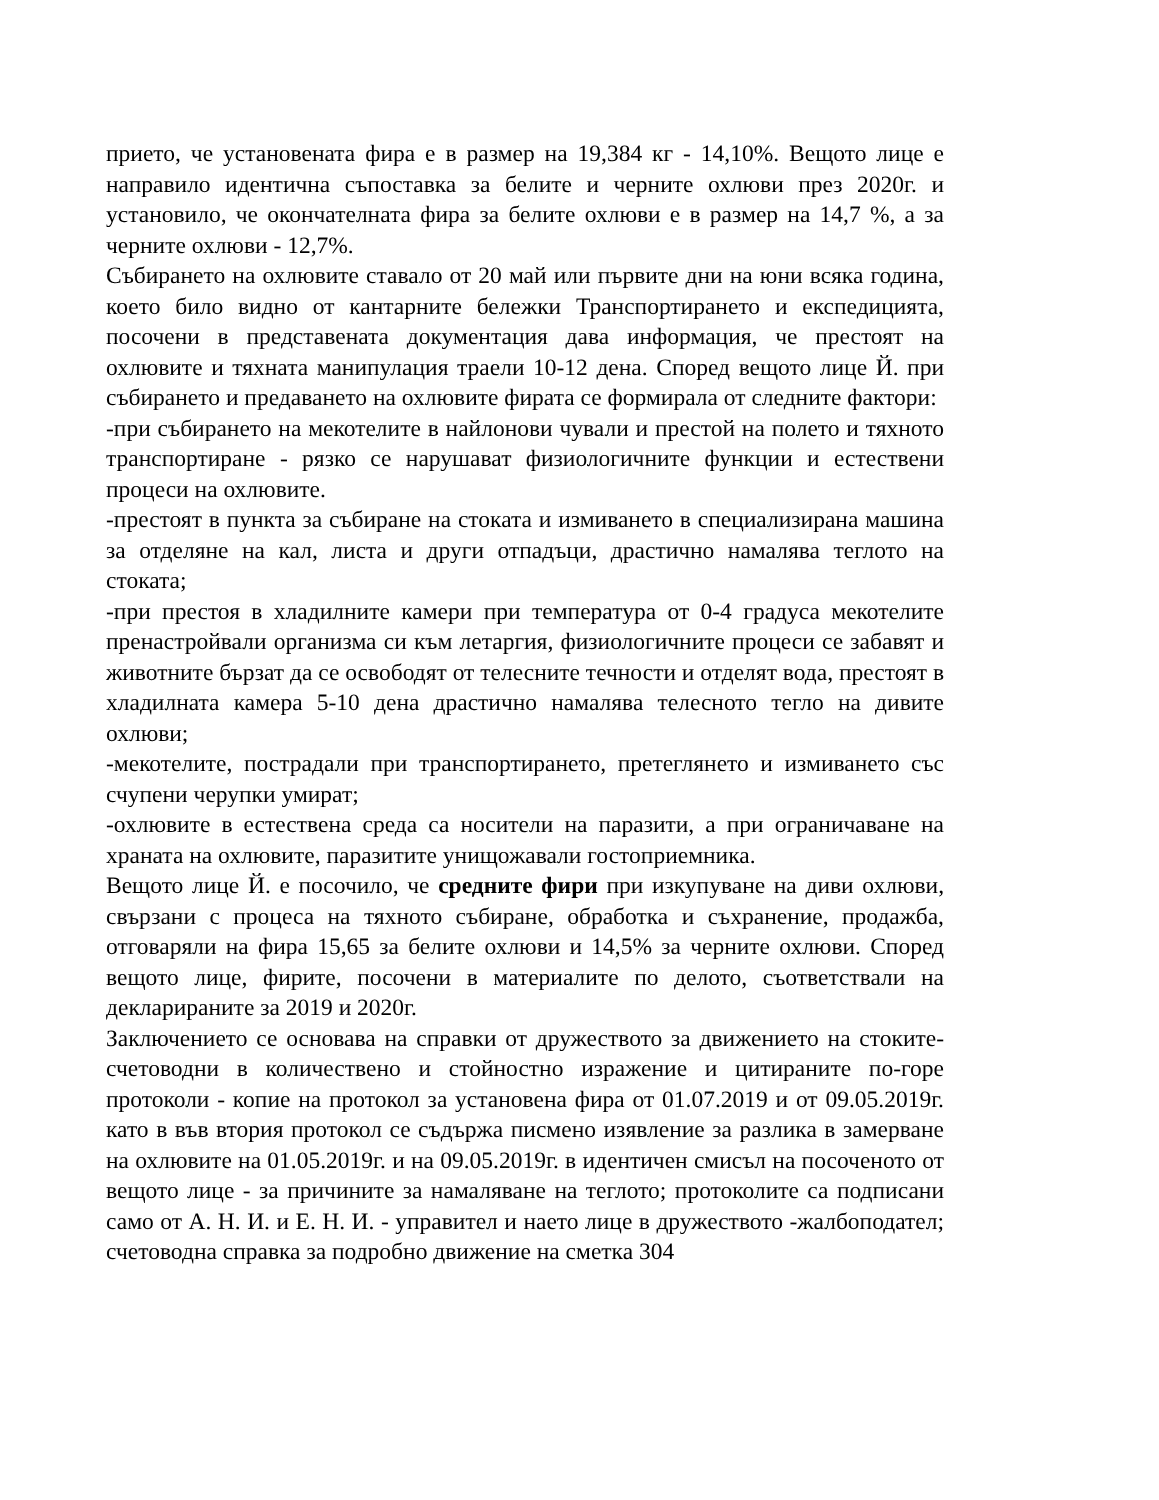прието, че установената фира е в размер на 19,384 кг - 14,10%. Вещото лице е направило идентична съпоставка за белите и черните охлюви през 2020г. и установило, че окончателната фира за белите охлюви е в размер на 14,7 %, а за черните охлюви - 12,7%.
Събирането на охлювите ставало от 20 май или първите дни на юни всяка година, което било видно от кантарните бележки Транспортирането и експедицията, посочени в представената документация дава информация, че престоят на охлювите и тяхната манипулация траели 10-12 дена. Според вещото лице Й. при събирането и предаването на охлювите фирата се формирала от следните фактори:
-при събирането на мекотелите в найлонови чували и престой на полето и тяхното транспортиране - рязко се нарушават физиологичните функции и естествени процеси на охлювите.
-престоят в пункта за събиране на стоката и измиването в специализирана машина за отделяне на кал, листа и други отпадъци, драстично намалява теглото на стоката;
-при престоя в хладилните камери при температура от 0-4 градуса мекотелите пренастройвали организма си към летаргия, физиологичните процеси се забавят и животните бързат да се освободят от телесните течности и отделят вода, престоят в хладилната камера 5-10 дена драстично намалява телесното тегло на дивите охлюви;
-мекотелите, пострадали при транспортирането, претеглянето и измиването със счупени черупки умират;
-охлювите в естествена среда са носители на паразити, а при ограничаване на храната на охлювите, паразитите унищожавали гостоприемника.
Вещото лице Й. е посочило, че средните фири при изкупуване на диви охлюви, свързани с процеса на тяхното събиране, обработка и съхранение, продажба, отговаряли на фира 15,65 за белите охлюви и 14,5% за черните охлюви. Според вещото лице, фирите, посочени в материалите по делото, съответствали на декларираните за 2019 и 2020г.
Заключението се основава на справки от дружеството за движението на стоките- счетоводни в количествено и стойностно изражение и цитираните по-горе протоколи - копие на протокол за установена фира от 01.07.2019 и от 09.05.2019г. като в във втория протокол се съдържа писмено изявление за разлика в замерване на охлювите на 01.05.2019г. и на 09.05.2019г. в идентичен смисъл на посоченото от вещото лице - за причините за намаляване на теглото; протоколите са подписани само от А. Н. И. и Е. Н. И. - управител и наето лице в дружеството -жалбоподател; счетоводна справка за подробно движение на сметка 304